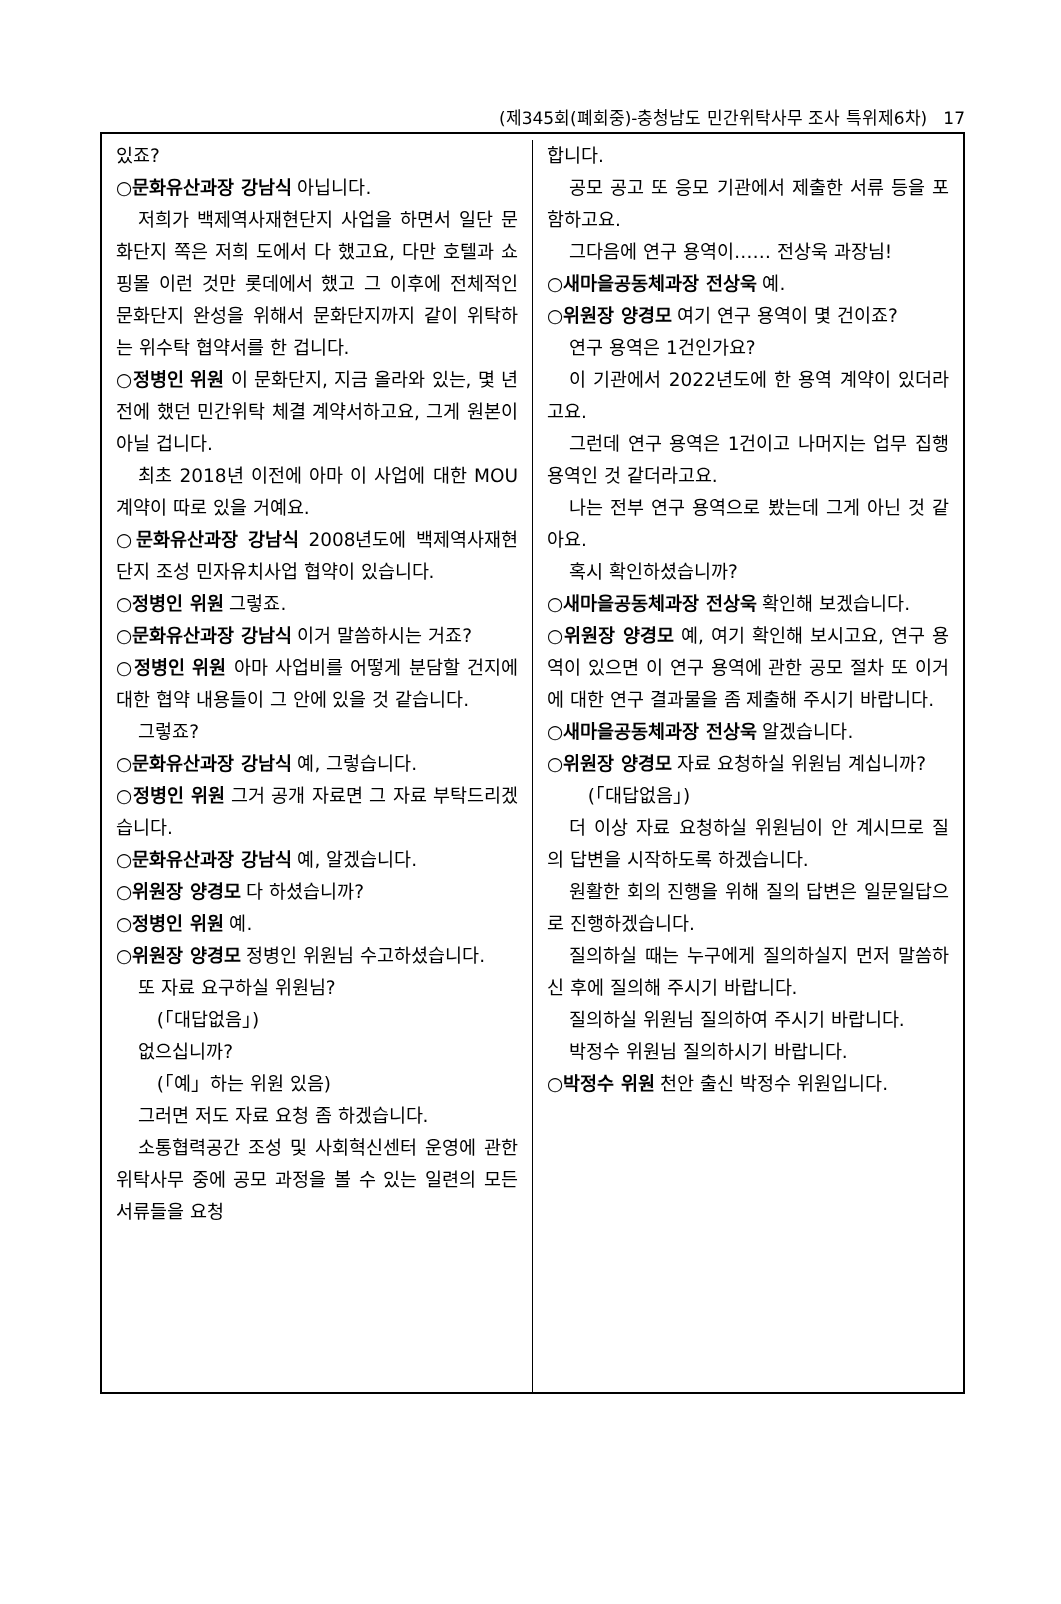(제345회(폐회중)-충청남도 민간위탁사무 조사 특위제6차) 17
있죠?
○문화유산과장 강남식 아닙니다.
저희가 백제역사재현단지 사업을 하면서 일단 문화단지 쪽은 저희 도에서 다 했고요, 다만 호텔과 쇼핑몰 이런 것만 롯데에서 했고 그 이후에 전체적인 문화단지 완성을 위해서 문화단지까지 같이 위탁하는 위수탁 협약서를 한 겁니다.
○정병인 위원 이 문화단지, 지금 올라와 있는, 몇 년 전에 했던 민간위탁 체결 계약서하고요, 그게 원본이 아닐 겁니다.
최초 2018년 이전에 아마 이 사업에 대한 MOU 계약이 따로 있을 거예요.
○문화유산과장 강남식 2008년도에 백제역사재현단지 조성 민자유치사업 협약이 있습니다.
○정병인 위원 그렇죠.
○문화유산과장 강남식 이거 말씀하시는 거죠?
○정병인 위원 아마 사업비를 어떻게 분담할 건지에 대한 협약 내용들이 그 안에 있을 것 같습니다.
그렇죠?
○문화유산과장 강남식 예, 그렇습니다.
○정병인 위원 그거 공개 자료면 그 자료 부탁드리겠습니다.
○문화유산과장 강남식 예, 알겠습니다.
○위원장 양경모 다 하셨습니까?
○정병인 위원 예.
○위원장 양경모 정병인 위원님 수고하셨습니다.
또 자료 요구하실 위원님?
(「대답없음」)
없으십니까?
(「예」하는 위원 있음)
그러면 저도 자료 요청 좀 하겠습니다.
소통협력공간 조성 및 사회혁신센터 운영에 관한 위탁사무 중에 공모 과정을 볼 수 있는 일련의 모든 서류들을 요청
합니다.
공모 공고 또 응모 기관에서 제출한 서류 등을 포함하고요.
그다음에 연구 용역이…… 전상욱 과장님!
○새마을공동체과장 전상욱 예.
○위원장 양경모 여기 연구 용역이 몇 건이죠?
연구 용역은 1건인가요?
이 기관에서 2022년도에 한 용역 계약이 있더라고요.
그런데 연구 용역은 1건이고 나머지는 업무 집행 용역인 것 같더라고요.
나는 전부 연구 용역으로 봤는데 그게 아닌 것 같아요.
혹시 확인하셨습니까?
○새마을공동체과장 전상욱 확인해 보겠습니다.
○위원장 양경모 예, 여기 확인해 보시고요, 연구 용역이 있으면 이 연구 용역에 관한 공모 절차 또 이거에 대한 연구 결과물을 좀 제출해 주시기 바랍니다.
○새마을공동체과장 전상욱 알겠습니다.
○위원장 양경모 자료 요청하실 위원님 계십니까?
(「대답없음」)
더 이상 자료 요청하실 위원님이 안 계시므로 질의 답변을 시작하도록 하겠습니다.
원활한 회의 진행을 위해 질의 답변은 일문일답으로 진행하겠습니다.
질의하실 때는 누구에게 질의하실지 먼저 말씀하신 후에 질의해 주시기 바랍니다.
질의하실 위원님 질의하여 주시기 바랍니다.
박정수 위원님 질의하시기 바랍니다.
○박정수 위원 천안 출신 박정수 위원입니다.